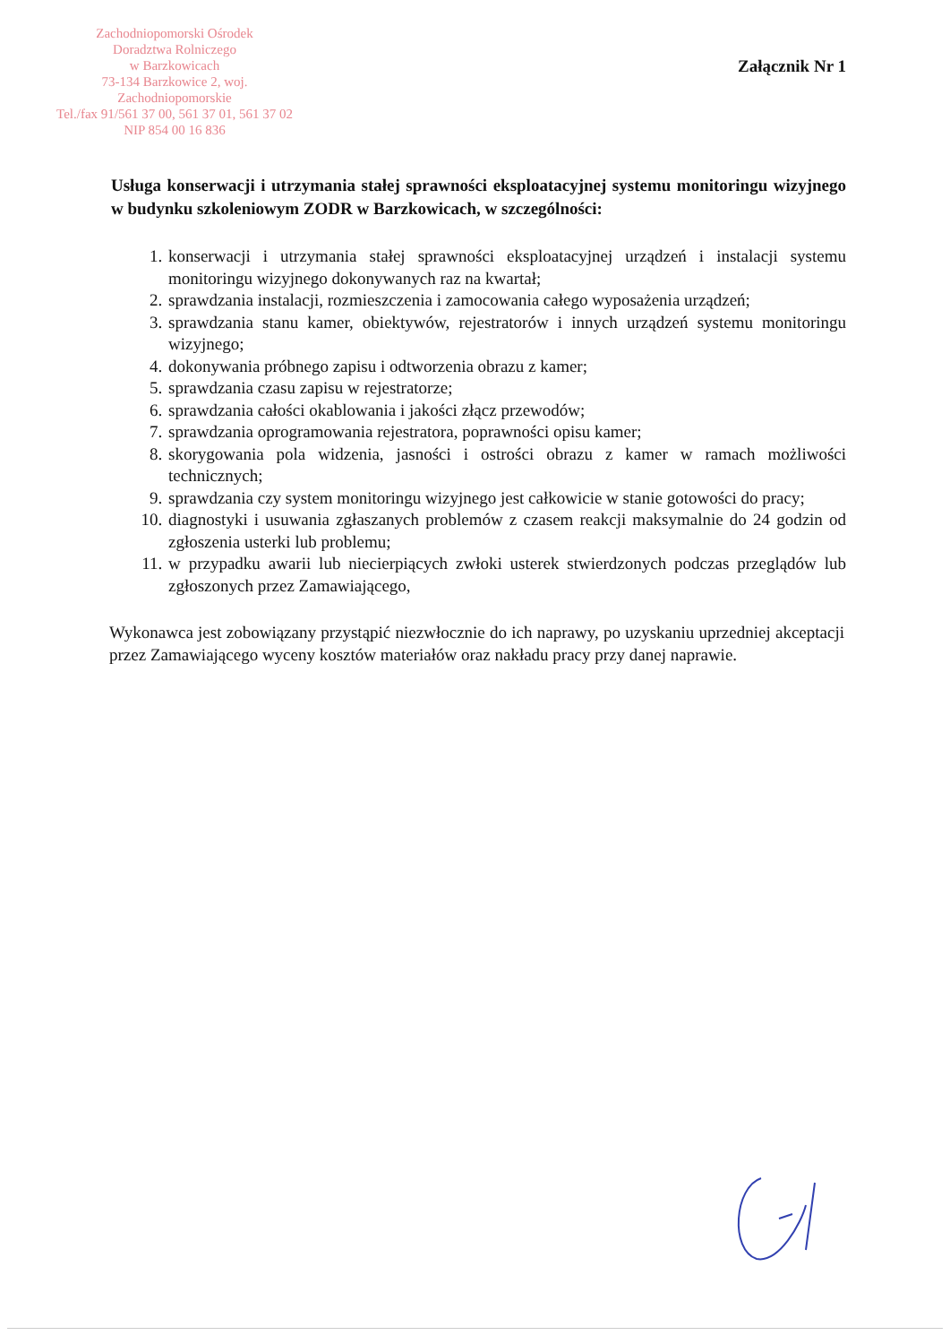Zachodniopomorski Ośrodek
Doradztwa Rolniczego
w Barzkowicach
73-134 Barzkowice 2, woj. Zachodniopomorskie
Tel./fax 91/561 37 00, 561 37 01, 561 37 02
NIP 854 00 16 836
Załącznik Nr 1
Usługa konserwacji i utrzymania stałej sprawności eksploatacyjnej systemu monitoringu wizyjnego w budynku szkoleniowym ZODR w Barzkowicach, w szczególności:
1. konserwacji i utrzymania stałej sprawności eksploatacyjnej urządzeń i instalacji systemu monitoringu wizyjnego dokonywanych raz na kwartał;
2. sprawdzania instalacji, rozmieszczenia i zamocowania całego wyposażenia urządzeń;
3. sprawdzania stanu kamer, obiektywów, rejestratorów i innych urządzeń systemu monitoringu wizyjnego;
4. dokonywania próbnego zapisu i odtworzenia obrazu z kamer;
5. sprawdzania czasu zapisu w rejestratorze;
6. sprawdzania całości okablowania i jakości złącz przewodów;
7. sprawdzania oprogramowania rejestratora, poprawności opisu kamer;
8. skorygowania pola widzenia, jasności i ostrości obrazu z kamer w ramach możliwości technicznych;
9. sprawdzania czy system monitoringu wizyjnego jest całkowicie w stanie gotowości do pracy;
10. diagnostyki i usuwania zgłaszanych problemów z czasem reakcji maksymalnie do 24 godzin od zgłoszenia usterki lub problemu;
11. w przypadku awarii lub niecierpiących zwłoki usterek stwierdzonych podczas przeglądów lub zgłoszonych przez Zamawiającego,
Wykonawca jest zobowiązany przystąpić niezwłocznie do ich naprawy, po uzyskaniu uprzedniej akceptacji przez Zamawiającego wyceny kosztów materiałów oraz nakładu pracy przy danej naprawie.